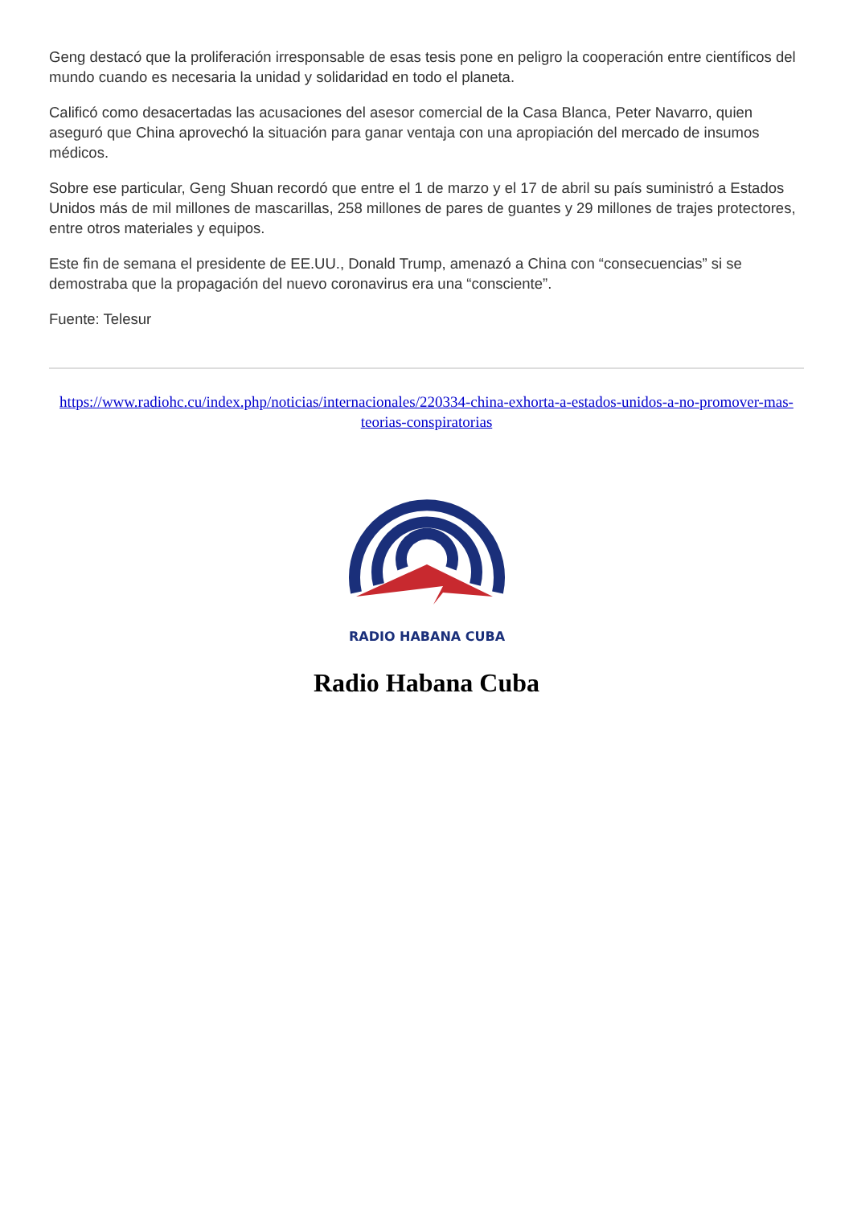Geng destacó que la proliferación irresponsable de esas tesis pone en peligro la cooperación entre científicos del mundo cuando es necesaria la unidad y solidaridad en todo el planeta.
Calificó como desacertadas las acusaciones del asesor comercial de la Casa Blanca, Peter Navarro, quien aseguró que China aprovechó la situación para ganar ventaja con una apropiación del mercado de insumos médicos.
Sobre ese particular, Geng Shuan recordó que entre el 1 de marzo y el 17 de abril su país suministró a Estados Unidos más de mil millones de mascarillas, 258 millones de pares de guantes y 29 millones de trajes protectores, entre otros materiales y equipos.
Este fin de semana el presidente de EE.UU., Donald Trump, amenazó a China con “consecuencias” si se demostraba que la propagación del nuevo coronavirus era una “consciente”.
Fuente: Telesur
https://www.radiohc.cu/index.php/noticias/internacionales/220334-china-exhorta-a-estados-unidos-a-no-promover-mas-teorias-conspiratorias
RADIO HABANA CUBA
Radio Habana Cuba